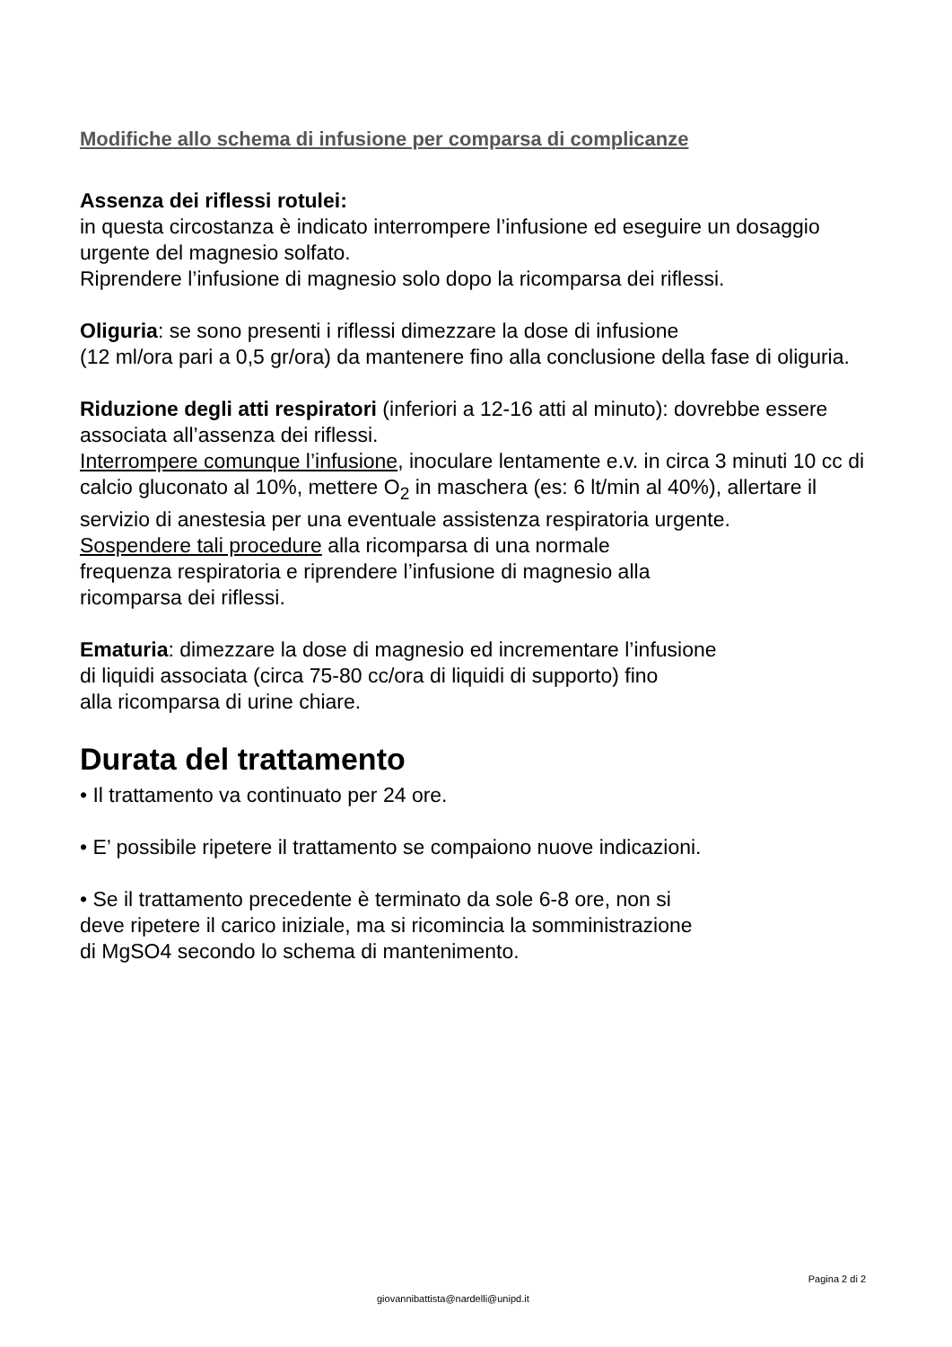Modifiche allo schema di infusione per comparsa di complicanze
Assenza dei riflessi rotulei:
in questa circostanza è indicato interrompere l’infusione ed eseguire un dosaggio urgente del magnesio solfato.
Riprendere l’infusione di magnesio solo dopo la ricomparsa dei riflessi.
Oliguria: se sono presenti i riflessi dimezzare la dose di infusione
(12 ml/ora pari a 0,5 gr/ora) da mantenere fino alla conclusione della fase di oliguria.
Riduzione degli atti respiratori (inferiori a 12-16 atti al minuto): dovrebbe essere associata all’assenza dei riflessi.
Interrompere comunque l’infusione, inoculare lentamente e.v. in circa 3 minuti 10 cc di calcio gluconato al 10%, mettere O<sub>2</sub> in maschera (es: 6 lt/min al 40%), allertare il servizio di anestesia per una eventuale assistenza respiratoria urgente.
Sospendere tali procedure alla ricomparsa di una normale
frequenza respiratoria e riprendere l’infusione di magnesio alla
ricomparsa dei riflessi.
Ematuria: dimezzare la dose di magnesio ed incrementare l’infusione
di liquidi associata (circa 75-80 cc/ora di liquidi di supporto) fino
alla ricomparsa di urine chiare.
Durata del trattamento
• Il trattamento va continuato per 24 ore.
• E’ possibile ripetere il trattamento se compaiono nuove indicazioni.
• Se il trattamento precedente è terminato da sole 6-8 ore, non si
deve ripetere il carico iniziale, ma si ricomincia la somministrazione
di MgSO4 secondo lo schema di mantenimento.
Pagina 2 di 2
giovannibattista@nardelli@unipd.it